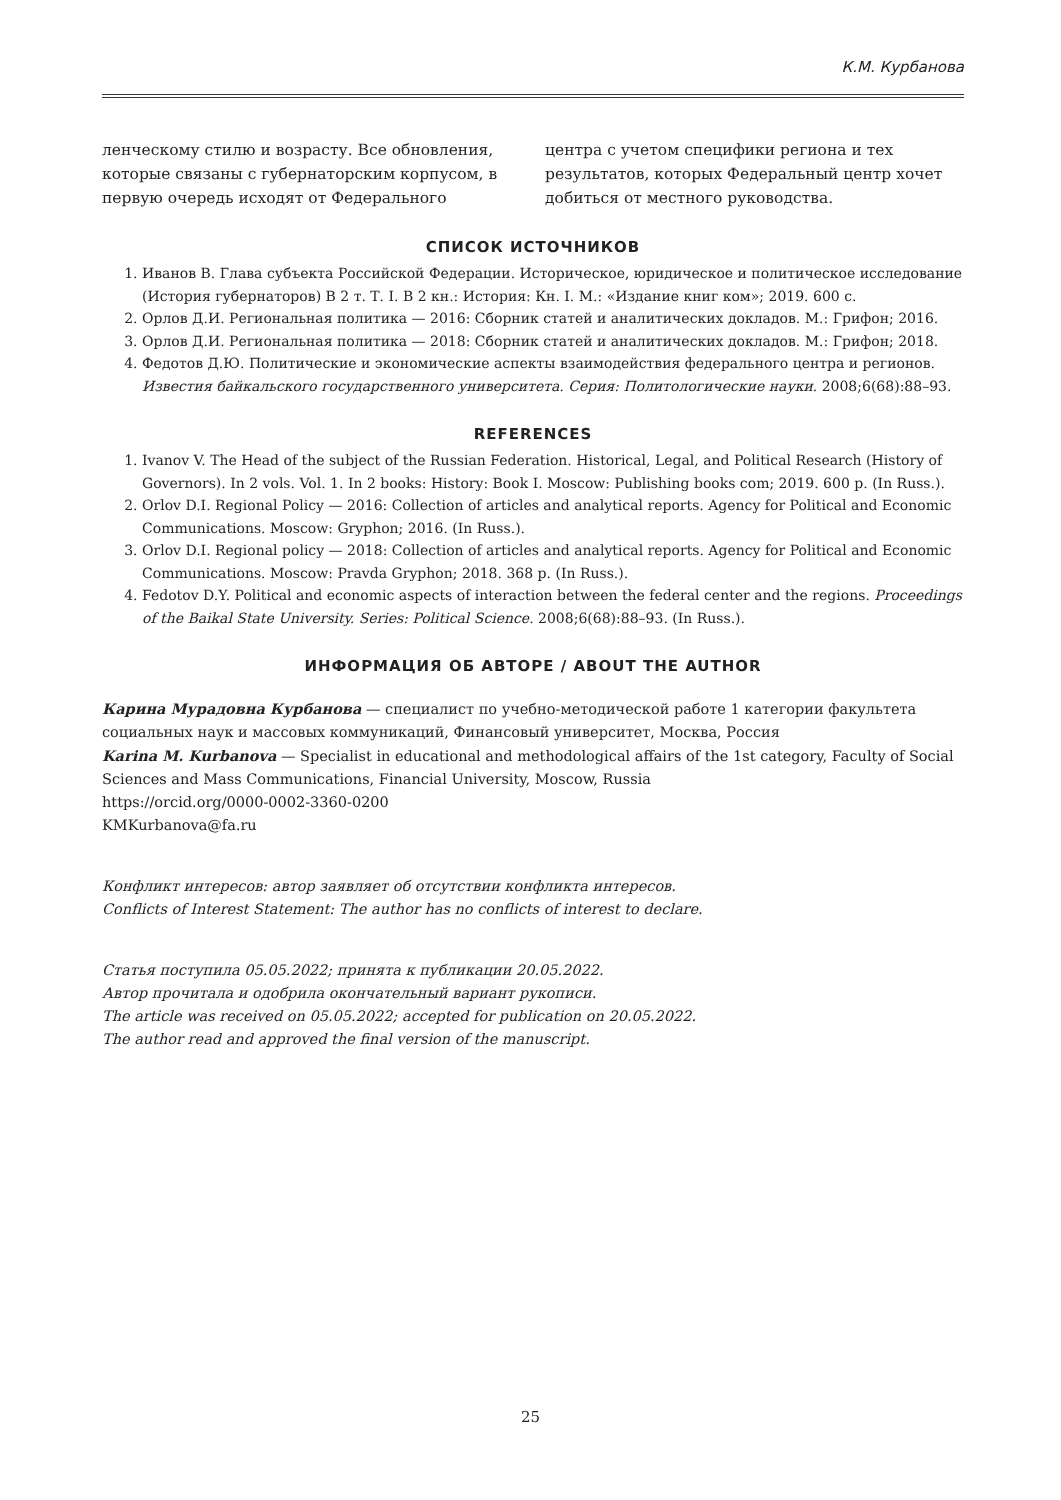К.М. Курбанова
ленческому стилю и возрасту. Все обновления, которые связаны с губернаторским корпусом, в первую очередь исходят от Федерального
центра с учетом специфики региона и тех результатов, которых Федеральный центр хочет добиться от местного руководства.
СПИСОК ИСТОЧНИКОВ
1. Иванов В. Глава субъекта Российской Федерации. Историческое, юридическое и политическое исследование (История губернаторов) В 2 т. Т. I. В 2 кн.: История: Кн. I. М.: «Издание книг ком»; 2019. 600 с.
2. Орлов Д.И. Региональная политика — 2016: Сборник статей и аналитических докладов. М.: Грифон; 2016.
3. Орлов Д.И. Региональная политика — 2018: Сборник статей и аналитических докладов. М.: Грифон; 2018.
4. Федотов Д.Ю. Политические и экономические аспекты взаимодействия федерального центра и регионов. Известия байкальского государственного университета. Серия: Политологические науки. 2008;6(68):88–93.
REFERENCES
1. Ivanov V. The Head of the subject of the Russian Federation. Historical, Legal, and Political Research (History of Governors). In 2 vols. Vol. 1. In 2 books: History: Book I. Moscow: Publishing books com; 2019. 600 p. (In Russ.).
2. Orlov D.I. Regional Policy — 2016: Collection of articles and analytical reports. Agency for Political and Economic Communications. Moscow: Gryphon; 2016. (In Russ.).
3. Orlov D.I. Regional policy — 2018: Collection of articles and analytical reports. Agency for Political and Economic Communications. Moscow: Pravda Gryphon; 2018. 368 p. (In Russ.).
4. Fedotov D.Y. Political and economic aspects of interaction between the federal center and the regions. Proceedings of the Baikal State University. Series: Political Science. 2008;6(68):88–93. (In Russ.).
ИНФОРМАЦИЯ ОБ АВТОРЕ / ABOUT THE AUTHOR
Карина Мурадовна Курбанова — специалист по учебно-методической работе 1 категории факультета социальных наук и массовых коммуникаций, Финансовый университет, Москва, Россия
Karina M. Kurbanova — Specialist in educational and methodological affairs of the 1st category, Faculty of Social Sciences and Mass Communications, Financial University, Moscow, Russia
https://orcid.org/0000-0002-3360-0200
KMKurbanova@fa.ru
Конфликт интересов: автор заявляет об отсутствии конфликта интересов.
Conflicts of Interest Statement: The author has no conflicts of interest to declare.
Статья поступила 05.05.2022; принята к публикации 20.05.2022.
Автор прочитала и одобрила окончательный вариант рукописи.
The article was received on 05.05.2022; accepted for publication on 20.05.2022.
The author read and approved the final version of the manuscript.
25